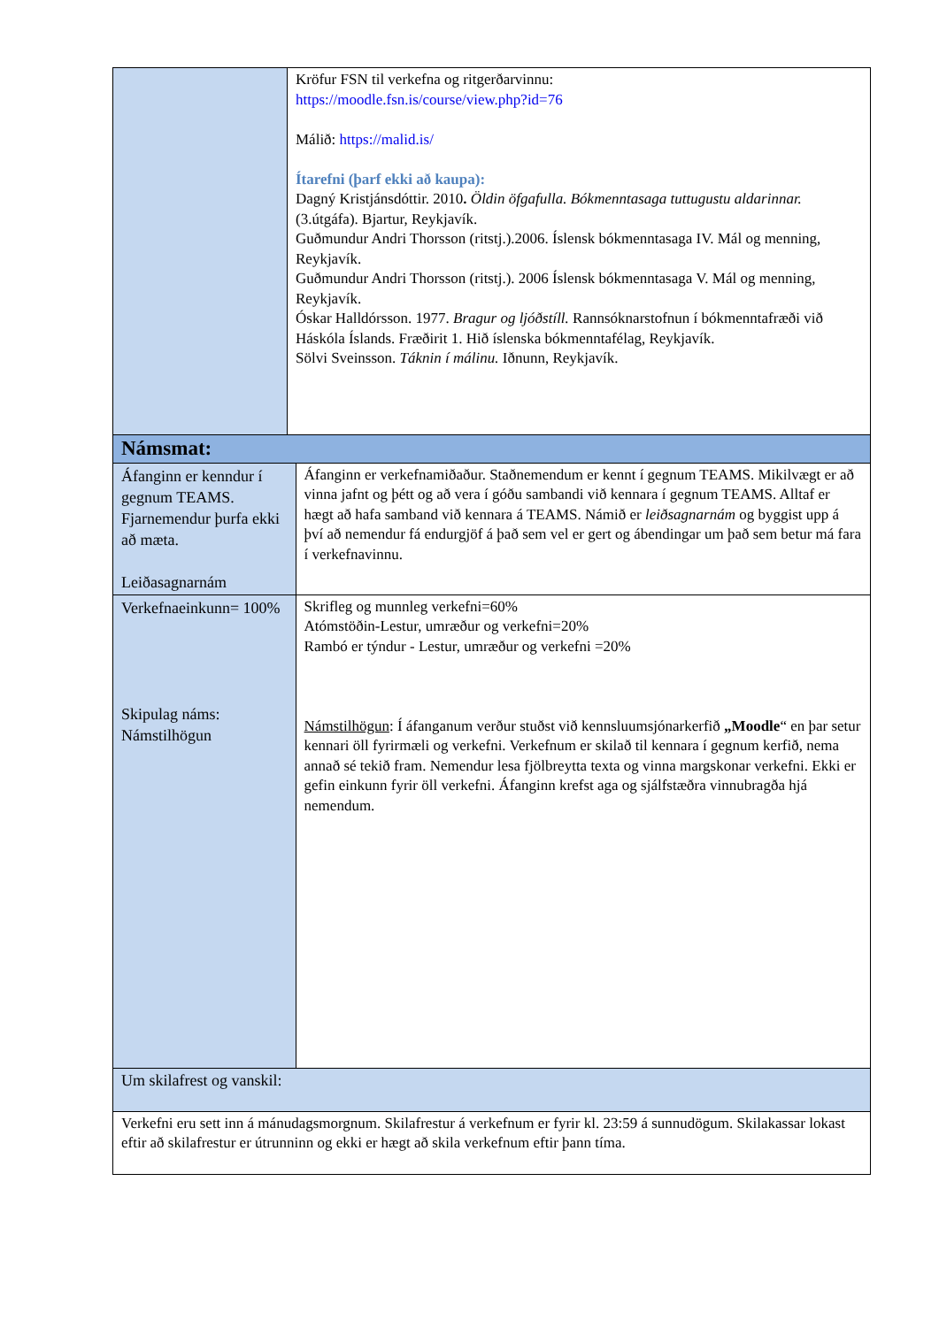| | Kröfur FSN til verkefna og ritgerðarvinnu: https://moodle.fsn.is/course/view.php?id=76 Málið: https://malid.is/ Ítarefni (þarf ekki að kaupa): Dagný Kristjánsdóttir. 2010 . Öldin öfgafulla. Bókmenntasaga tuttugustu aldarinnar. (3.útgáfa). Bjartur, Reykjavík. Guðmundur Andri Thorsson (ritstj.).2006. Íslensk bókmenntasaga IV. Mál og menning, Reykjavík. Guðmundur Andri Thorsson (ritstj.). 2006 Íslensk bókmenntasaga V. Mál og menning, Reykjavík. Óskar Halldórsson. 1977. Bragur og ljóðstíll. Rannsóknarstofnun í bókmenntafræði við Háskóla Íslands. Fræðirit 1. Hið íslenska bókmenntafélag, Reykjavík. Sölvi Sveinsson. Táknin í málinu. Iðnunn, Reykjavík. | |
| Námsmat: | | |
| Áfanginn er kenndur í gegnum TEAMS. Fjarnemendur þurfa ekki að mæta. Leiðasagnarnám | | Áfanginn er verkefnamiðaður. Staðnemendum er kennt í gegnum TEAMS. Mikilvægt er að vinna jafnt og þétt og að vera í góðu sambandi við kennara í gegnum TEAMS. Alltaf er hægt að hafa samband við kennara á TEAMS. Námið er leiðsagnarnám og byggist upp á því að nemendur fá endurgjöf á það sem vel er gert og ábendingar um það sem betur má fara í verkefnavinnu. |
| Verkefnaeinkunn= 100% Skipulag náms: Námstilhögun | | Skrifleg og munnleg verkefni=60% Atómstöðin-Lestur, umræður og verkefni=20% Rambó er týndur - Lestur, umræður og verkefni =20% Námstilhögun : Í áfanganum verður stuðst við kennsluumsjónarkerfið „Moodle “ en þar setur kennari öll fyrirmæli og verkefni. Verkefnum er skilað til kennara í gegnum kerfið, nema annað sé tekið fram. Nemendur lesa fjölbreytta texta og vinna margskonar verkefni. Ekki er gefin einkunn fyrir öll verkefni. Áfanginn krefst aga og sjálfstæðra vinnubragða hjá nemendum. |
| Um skilafrest og vanskil: | | |
| Verkefni eru sett inn á mánudagsmorgnum. Skilafrestur á verkefnum er fyrir kl. 23:59 á sunnudögum. Skilakassar lokast eftir að skilafrestur er útrunninn og ekki er hægt að skila verkefnum eftir þann tíma. | | |